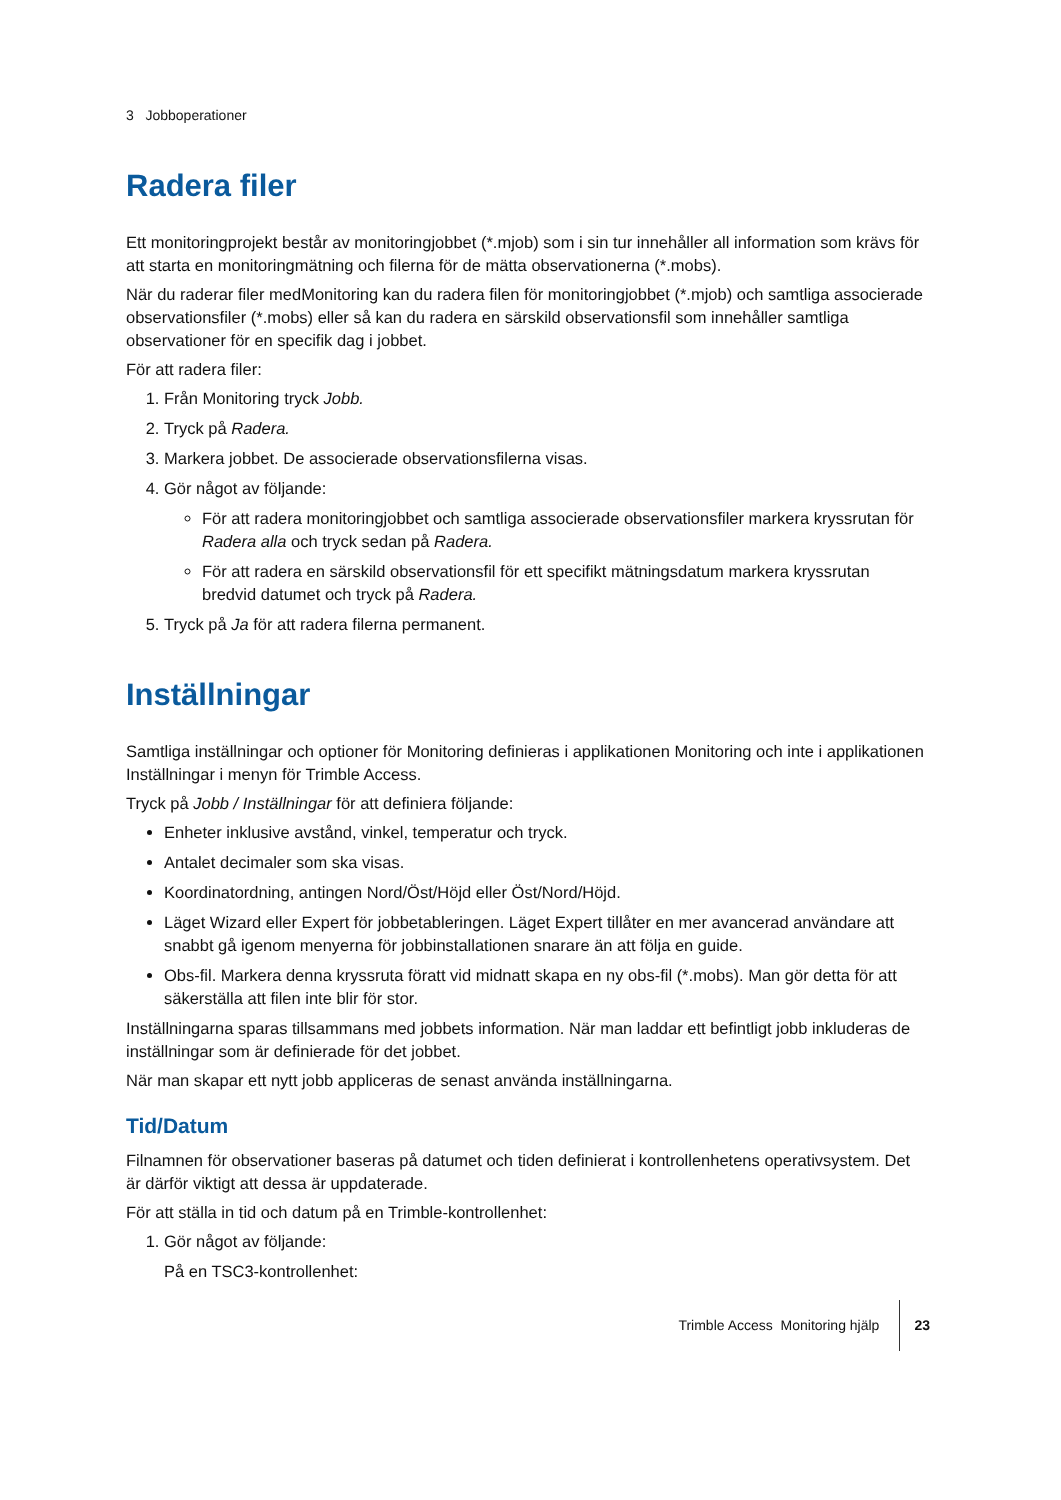3 Jobboperationer
Radera filer
Ett monitoringprojekt består av monitoringjobbet (*.mjob) som i sin tur innehåller all information som krävs för att starta en monitoringmätning och filerna för de mätta observationerna (*.mobs).
När du raderar filer medMonitoring kan du radera filen för monitoringjobbet (*.mjob) och samtliga associerade observationsfiler (*.mobs) eller så kan du radera en särskild observationsfil som innehåller samtliga observationer för en specifik dag i jobbet.
För att radera filer:
1. Från Monitoring tryck Jobb.
2. Tryck på Radera.
3. Markera jobbet. De associerade observationsfilerna visas.
4. Gör något av följande:
För att radera monitoringjobbet och samtliga associerade observationsfiler markera kryssrutan för Radera alla och tryck sedan på Radera.
För att radera en särskild observationsfil för ett specifikt mätningsdatum markera kryssrutan bredvid datumet och tryck på Radera.
5. Tryck på Ja för att radera filerna permanent.
Inställningar
Samtliga inställningar och optioner för Monitoring definieras i applikationen Monitoring och inte i applikationen Inställningar i menyn för Trimble Access.
Tryck på Jobb / Inställningar för att definiera följande:
Enheter inklusive avstånd, vinkel, temperatur och tryck.
Antalet decimaler som ska visas.
Koordinatordning, antingen Nord/Öst/Höjd eller Öst/Nord/Höjd.
Läget Wizard eller Expert för jobbetableringen. Läget Expert tillåter en mer avancerad användare att snabbt gå igenom menyerna för jobbinstallationen snarare än att följa en guide.
Obs-fil. Markera denna kryssruta föratt vid midnatt skapa en ny obs-fil (*.mobs). Man gör detta för att säkerställa att filen inte blir för stor.
Inställningarna sparas tillsammans med jobbets information. När man laddar ett befintligt jobb inkluderas de inställningar som är definierade för det jobbet.
När man skapar ett nytt jobb appliceras de senast använda inställningarna.
Tid/Datum
Filnamnen för observationer baseras på datumet och tiden definierat i kontrollenhetens operativsystem. Det är därför viktigt att dessa är uppdaterade.
För att ställa in tid och datum på en Trimble-kontrollenhet:
1. Gör något av följande:
På en TSC3-kontrollenhet:
Trimble Access Monitoring hjälp 23